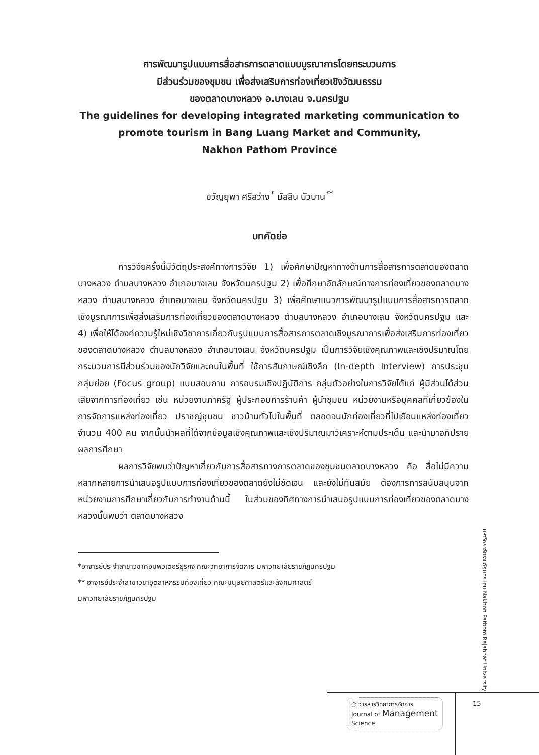การพัฒนารูปแบบการสื่อสารการตลาดแบบบูรณาการโดยกระบวนการ
มีส่วนร่วมของชุมชน เพื่อส่งเสริมการท่องเที่ยวเชิงวัฒนธรรม
ของตลาดบางหลวง อ.บางเลน จ.นครปฐม
The guidelines for developing integrated marketing communication to
promote tourism in Bang Luang Market and Community,
Nakhon Pathom Province
ขวัญยุพา ศรีสว่าง<sup>*</sup> มัสลิน บัวบาน<sup>**</sup>
บทคัดย่อ
การวิจัยครั้งนี้มีวัตถุประสงค์ทางการวิจัย 1) เพื่อศึกษาปัญหาทางด้านการสื่อสารการตลาดของตลาดบางหลวง ตำบลบางหลวง อำเภอบางเลน จังหวัดนครปฐม 2) เพื่อศึกษาอัตลักษณ์ทางการท่องเที่ยวของตลาดบางหลวง ตำบลบางหลวง อำเภอบางเลน จังหวัดนครปฐม 3) เพื่อศึกษาแนวการพัฒนารูปแบบการสื่อสารการตลาดเชิงบูรณาการเพื่อส่งเสริมการท่องเที่ยวของตลาดบางหลวง ตำบลบางหลวง อำเภอบางเลน จังหวัดนครปฐม และ 4) เพื่อให้ได้องค์ความรู้ใหม่เชิงวิชาการเกี่ยวกับรูปแบบการสื่อสารการตลาดเชิงบูรณาการเพื่อส่งเสริมการท่องเที่ยวของตลาดบางหลวง ตำบลบางหลวง อำเภอบางเลน จังหวัดนครปฐม เป็นการวิจัยเชิงคุณภาพและเชิงปริมาณโดยกระบวนการมีส่วนร่วมของนักวิจัยและคนในพื้นที่ ใช้การสัมภาษณ์เชิงลึก (In-depth Interview) การประชุมกลุ่มย่อย (Focus group) แบบสอบถาม การอบรมเชิงปฏิบัติการ กลุ่มตัวอย่างในการวิจัยได้แก่ ผู้มีส่วนได้ส่วนเสียจากการท่องเที่ยว เช่น หน่วยงานภาครัฐ ผู้ประกอบการร้านค้า ผู้นำชุมชน หน่วยงานหรือบุคคลที่เกี่ยวข้องในการจัดการแหล่งท่องเที่ยว ปราชญ์ชุมชน ชาวบ้านทั่วไปในพื้นที่ ตลอดจนนักท่องเที่ยวที่ไปเยือนแหล่งท่องเที่ยว จำนวน 400 คน จากนั้นนำผลที่ได้จากข้อมูลเชิงคุณภาพและเชิงปริมาณมาวิเคราะห์ตามประเด็น และนำมาอภิปรายผลการศึกษา
ผลการวิจัยพบว่าปัญหาเกี่ยวกับการสื่อสารทางการตลาดของชุมชนตลาดบางหลวง คือ สื่อไม่มีความหลากหลายการนำเสนอรูปแบบการท่องเที่ยวของตลาดยังไม่ชัดเจน และยังไม่ทันสมัย ต้องการการสนับสนุนจากหน่วยงานการศึกษาเกี่ยวกับการทำงานด้านนี้ ในส่วนของทิศทางการนำเสนอรูปแบบการท่องเที่ยวของตลาดบางหลวงนั้นพบว่า ตลาดบางหลวง
*อาจารย์ประจำสาขาวิชาคอมพิวเตอร์ธุรกิจ คณะวิทยาการจัดการ มหาวิทยาลัยราชภัฏนครปฐม
** อาจารย์ประจำสาขาวิชาอุตสาหกรรมท่องเที่ยว คณะมนุษยศาสตร์และสังคมศาสตร์
มหาวิทยาลัยราชภัฏนครปฐม
มหาวิทยาลัยราชภัฏนครปฐม Nakhon Pathom Rajabhat University
○ วารสารวิทยาการจัดการ
Journal of Management
Science
15